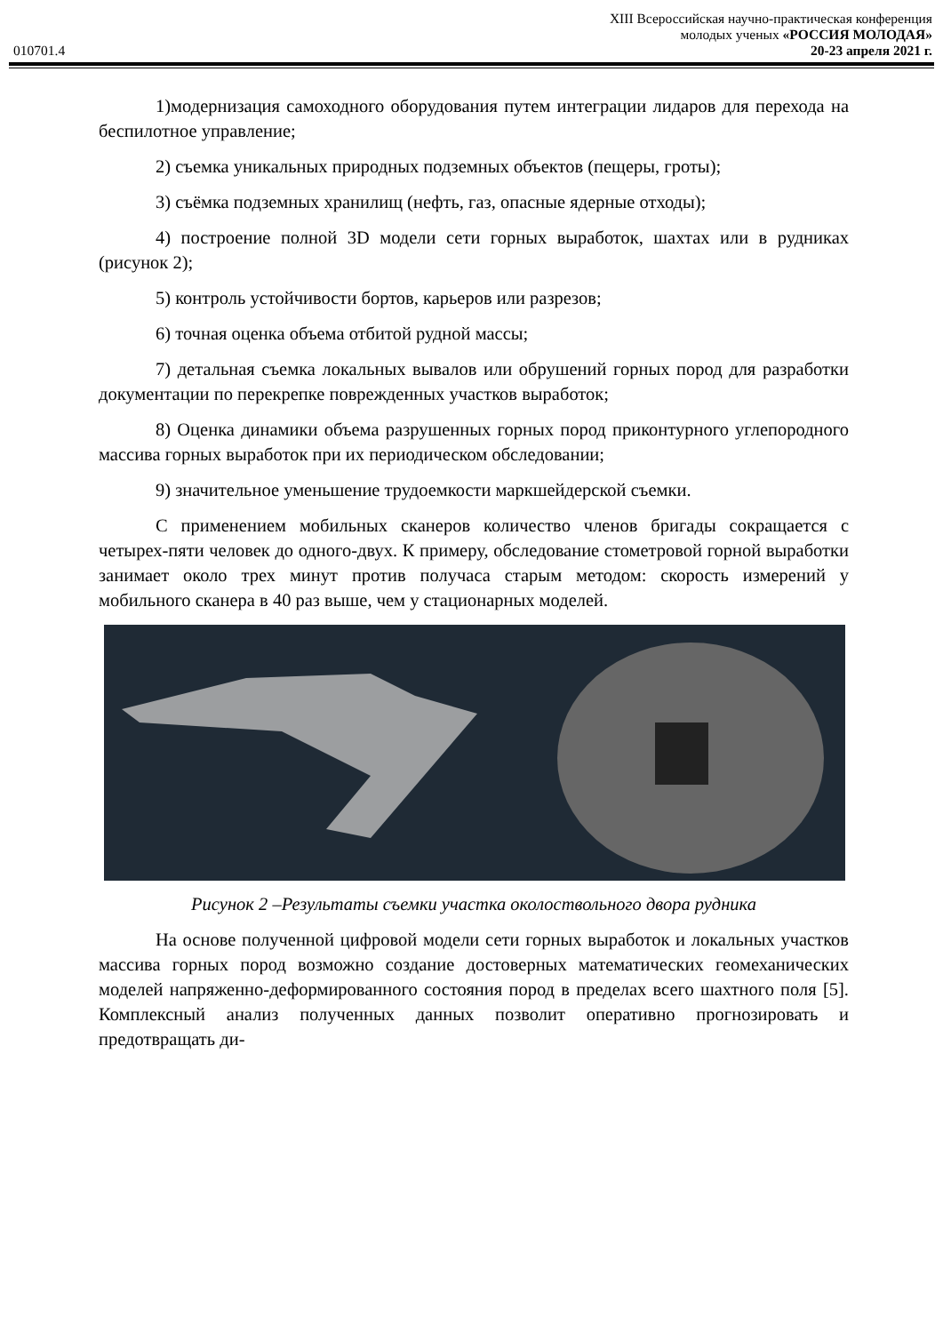010701.4
XIII Всероссийская научно-практическая конференция
молодых ученых «РОССИЯ МОЛОДАЯ»
20-23 апреля 2021 г.
1)модернизация самоходного оборудования путем интеграции лидаров для перехода на беспилотное управление;
2) съемка уникальных природных подземных объектов (пещеры, гроты);
3) съёмка подземных хранилищ (нефть, газ, опасные ядерные отходы);
4) построение полной 3D модели сети горных выработок, шахтах или в рудниках (рисунок 2);
5) контроль устойчивости бортов, карьеров или разрезов;
6) точная оценка объема отбитой рудной массы;
7) детальная съемка локальных вывалов или обрушений горных пород для разработки документации по перекрепке поврежденных участков выработок;
8) Оценка динамики объема разрушенных горных пород приконтурного углепородного массива горных выработок при их периодическом обследовании;
9) значительное уменьшение трудоемкости маркшейдерской съемки.
С применением мобильных сканеров количество членов бригады сокращается с четырех-пяти человек до одного-двух. К примеру, обследование стометровой горной выработки занимает около трех минут против получаса старым методом: скорость измерений у мобильного сканера в 40 раз выше, чем у стационарных моделей.
Рисунок 2 –Результаты съемки участка околоствольного двора рудника
На основе полученной цифровой модели сети горных выработок и локальных участков массива горных пород возможно создание достоверных математических геомеханических моделей напряженно-деформированного состояния пород в пределах всего шахтного поля [5]. Комплексный анализ полученных данных позволит оперативно прогнозировать и предотвращать ди-